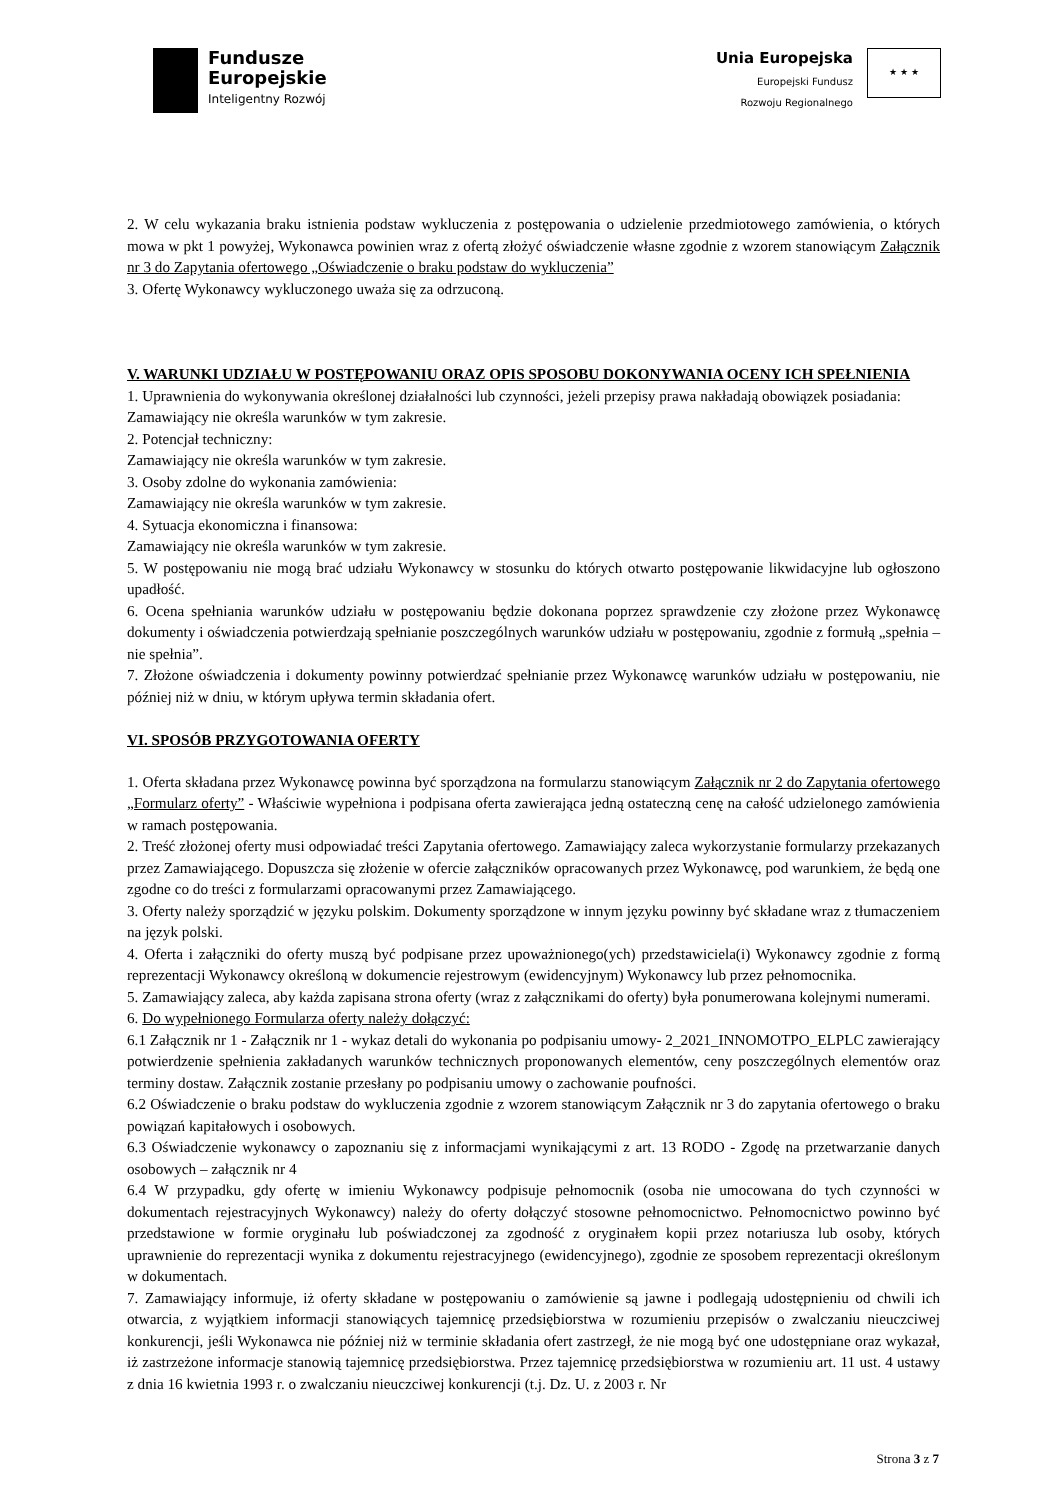Fundusze
Europejskie
Inteligentny Rozwój
Unia Europejska
Europejski Fundusz
Rozwoju Regionalnego
★ ★ ★
2. W celu wykazania braku istnienia podstaw wykluczenia z postępowania o udzielenie przedmiotowego zamówienia, o których mowa w pkt 1 powyżej, Wykonawca powinien wraz z ofertą złożyć oświadczenie własne zgodnie z wzorem stanowiącym Załącznik nr 3 do Zapytania ofertowego „Oświadczenie o braku podstaw do wykluczenia”
3. Ofertę Wykonawcy wykluczonego uważa się za odrzuconą.
V. WARUNKI UDZIAŁU W POSTĘPOWANIU ORAZ OPIS SPOSOBU DOKONYWANIA OCENY ICH SPEŁNIENIA
1. Uprawnienia do wykonywania określonej działalności lub czynności, jeżeli przepisy prawa nakładają obowiązek posiadania:
Zamawiający nie określa warunków w tym zakresie.
2. Potencjał techniczny:
Zamawiający nie określa warunków w tym zakresie.
3. Osoby zdolne do wykonania zamówienia:
Zamawiający nie określa warunków w tym zakresie.
4. Sytuacja ekonomiczna i finansowa:
Zamawiający nie określa warunków w tym zakresie.
5. W postępowaniu nie mogą brać udziału Wykonawcy w stosunku do których otwarto postępowanie likwidacyjne lub ogłoszono upadłość.
6. Ocena spełniania warunków udziału w postępowaniu będzie dokonana poprzez sprawdzenie czy złożone przez Wykonawcę dokumenty i oświadczenia potwierdzają spełnianie poszczególnych warunków udziału w postępowaniu, zgodnie z formułą „spełnia – nie spełnia”.
7. Złożone oświadczenia i dokumenty powinny potwierdzać spełnianie przez Wykonawcę warunków udziału w postępowaniu, nie później niż w dniu, w którym upływa termin składania ofert.
VI. SPOSÓB PRZYGOTOWANIA OFERTY
1. Oferta składana przez Wykonawcę powinna być sporządzona na formularzu stanowiącym Załącznik nr 2 do Zapytania ofertowego „Formularz oferty” - Właściwie wypełniona i podpisana oferta zawierająca jedną ostateczną cenę na całość udzielonego zamówienia w ramach postępowania.
2. Treść złożonej oferty musi odpowiadać treści Zapytania ofertowego. Zamawiający zaleca wykorzystanie formularzy przekazanych przez Zamawiającego. Dopuszcza się złożenie w ofercie załączników opracowanych przez Wykonawcę, pod warunkiem, że będą one zgodne co do treści z formularzami opracowanymi przez Zamawiającego.
3. Oferty należy sporządzić w języku polskim. Dokumenty sporządzone w innym języku powinny być składane wraz z tłumaczeniem na język polski.
4. Oferta i załączniki do oferty muszą być podpisane przez upoważnionego(ych) przedstawiciela(i) Wykonawcy zgodnie z formą reprezentacji Wykonawcy określoną w dokumencie rejestrowym (ewidencyjnym) Wykonawcy lub przez pełnomocnika.
5. Zamawiający zaleca, aby każda zapisana strona oferty (wraz z załącznikami do oferty) była ponumerowana kolejnymi numerami.
6. Do wypełnionego Formularza oferty należy dołączyć:
6.1 Załącznik nr 1 - Załącznik nr 1 - wykaz detali do wykonania po podpisaniu umowy- 2_2021_INNOMOTPO_ELPLC zawierający potwierdzenie spełnienia zakładanych warunków technicznych proponowanych elementów, ceny poszczególnych elementów oraz terminy dostaw. Załącznik zostanie przesłany po podpisaniu umowy o zachowanie poufności.
6.2 Oświadczenie o braku podstaw do wykluczenia zgodnie z wzorem stanowiącym Załącznik nr 3 do zapytania ofertowego o braku powiązań kapitałowych i osobowych.
6.3 Oświadczenie wykonawcy o zapoznaniu się z informacjami wynikającymi z art. 13 RODO - Zgodę na przetwarzanie danych osobowych – załącznik nr 4
6.4 W przypadku, gdy ofertę w imieniu Wykonawcy podpisuje pełnomocnik (osoba nie umocowana do tych czynności w dokumentach rejestracyjnych Wykonawcy) należy do oferty dołączyć stosowne pełnomocnictwo. Pełnomocnictwo powinno być przedstawione w formie oryginału lub poświadczonej za zgodność z oryginałem kopii przez notariusza lub osoby, których uprawnienie do reprezentacji wynika z dokumentu rejestracyjnego (ewidencyjnego), zgodnie ze sposobem reprezentacji określonym w dokumentach.
7. Zamawiający informuje, iż oferty składane w postępowaniu o zamówienie są jawne i podlegają udostępnieniu od chwili ich otwarcia, z wyjątkiem informacji stanowiących tajemnicę przedsiębiorstwa w rozumieniu przepisów o zwalczaniu nieuczciwej konkurencji, jeśli Wykonawca nie później niż w terminie składania ofert zastrzegł, że nie mogą być one udostępniane oraz wykazał, iż zastrzeżone informacje stanowią tajemnicę przedsiębiorstwa. Przez tajemnicę przedsiębiorstwa w rozumieniu art. 11 ust. 4 ustawy z dnia 16 kwietnia 1993 r. o zwalczaniu nieuczciwej konkurencji (t.j. Dz. U. z 2003 r. Nr
Strona 3 z 7